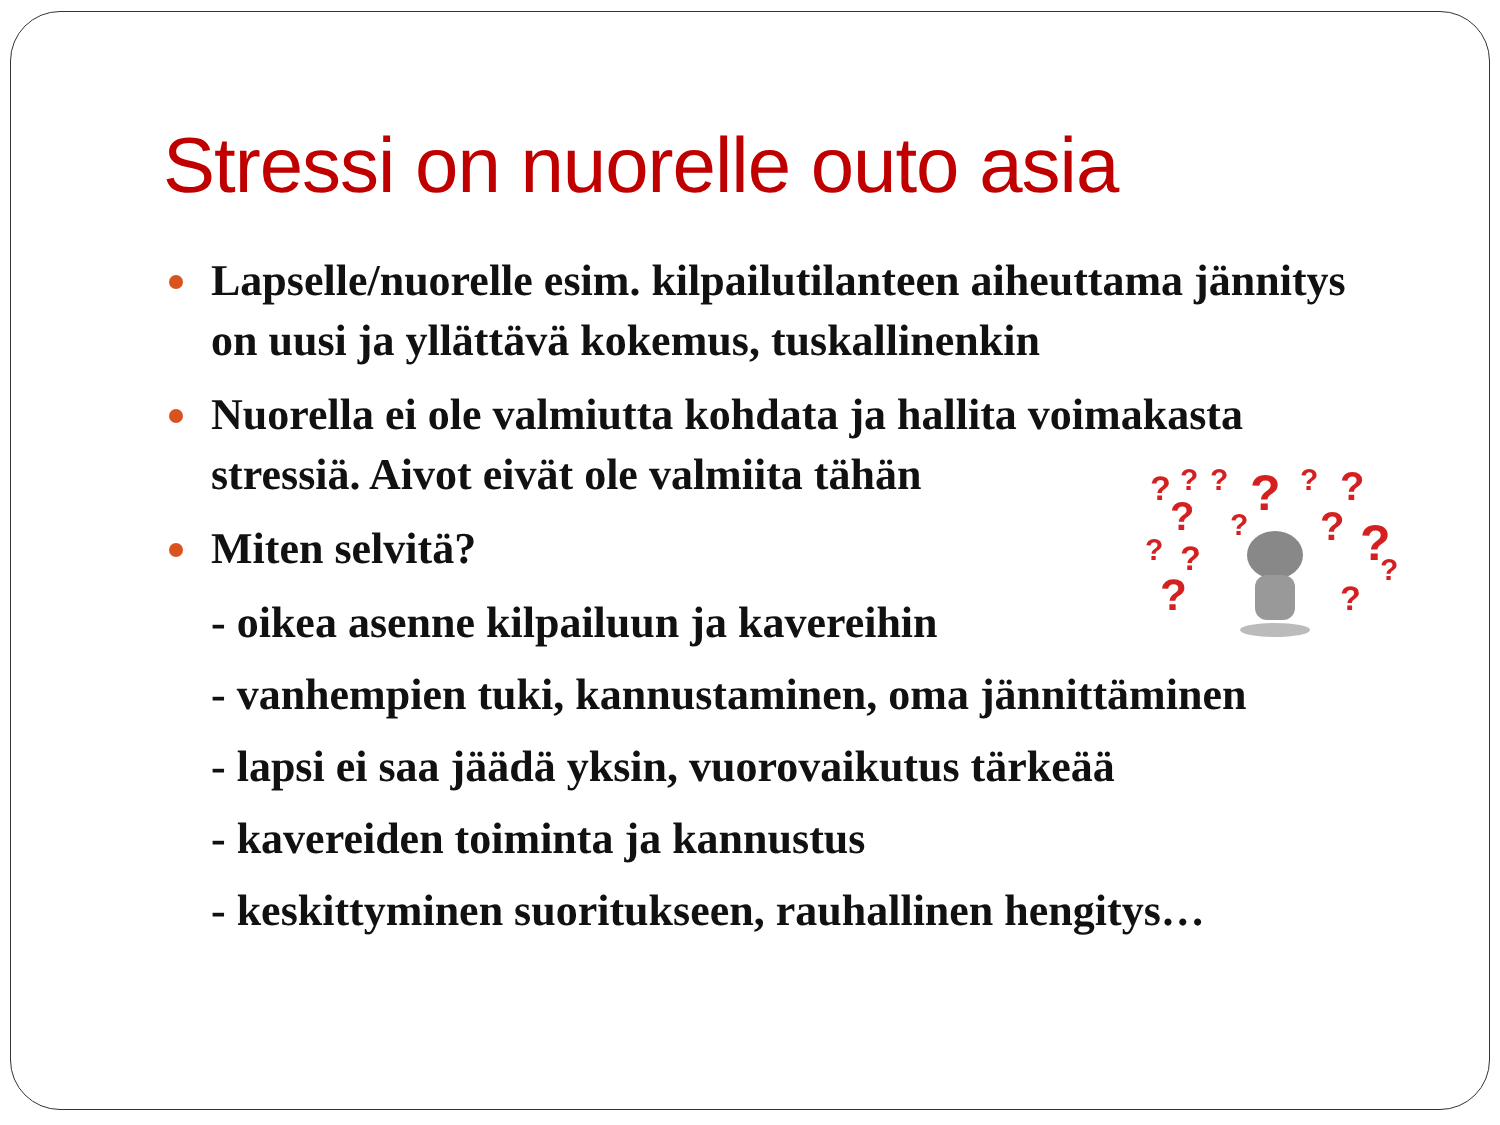Stressi on nuorelle outo asia
Lapselle/nuorelle esim. kilpailutilanteen aiheuttama jännitys on uusi ja yllättävä kokemus, tuskallinenkin
Nuorella ei ole valmiutta kohdata ja hallita voimakasta stressiä. Aivot eivät ole valmiita tähän
Miten selvitä?
- oikea asenne kilpailuun ja kavereihin
- vanhempien tuki, kannustaminen, oma jännittäminen
- lapsi ei saa jäädä yksin, vuorovaikutus tärkeää
- kavereiden toiminta ja kannustus
- keskittyminen suoritukseen, rauhallinen hengitys…
?
?
?
?
?
?
?
?
?
?
?
?
?
?
?